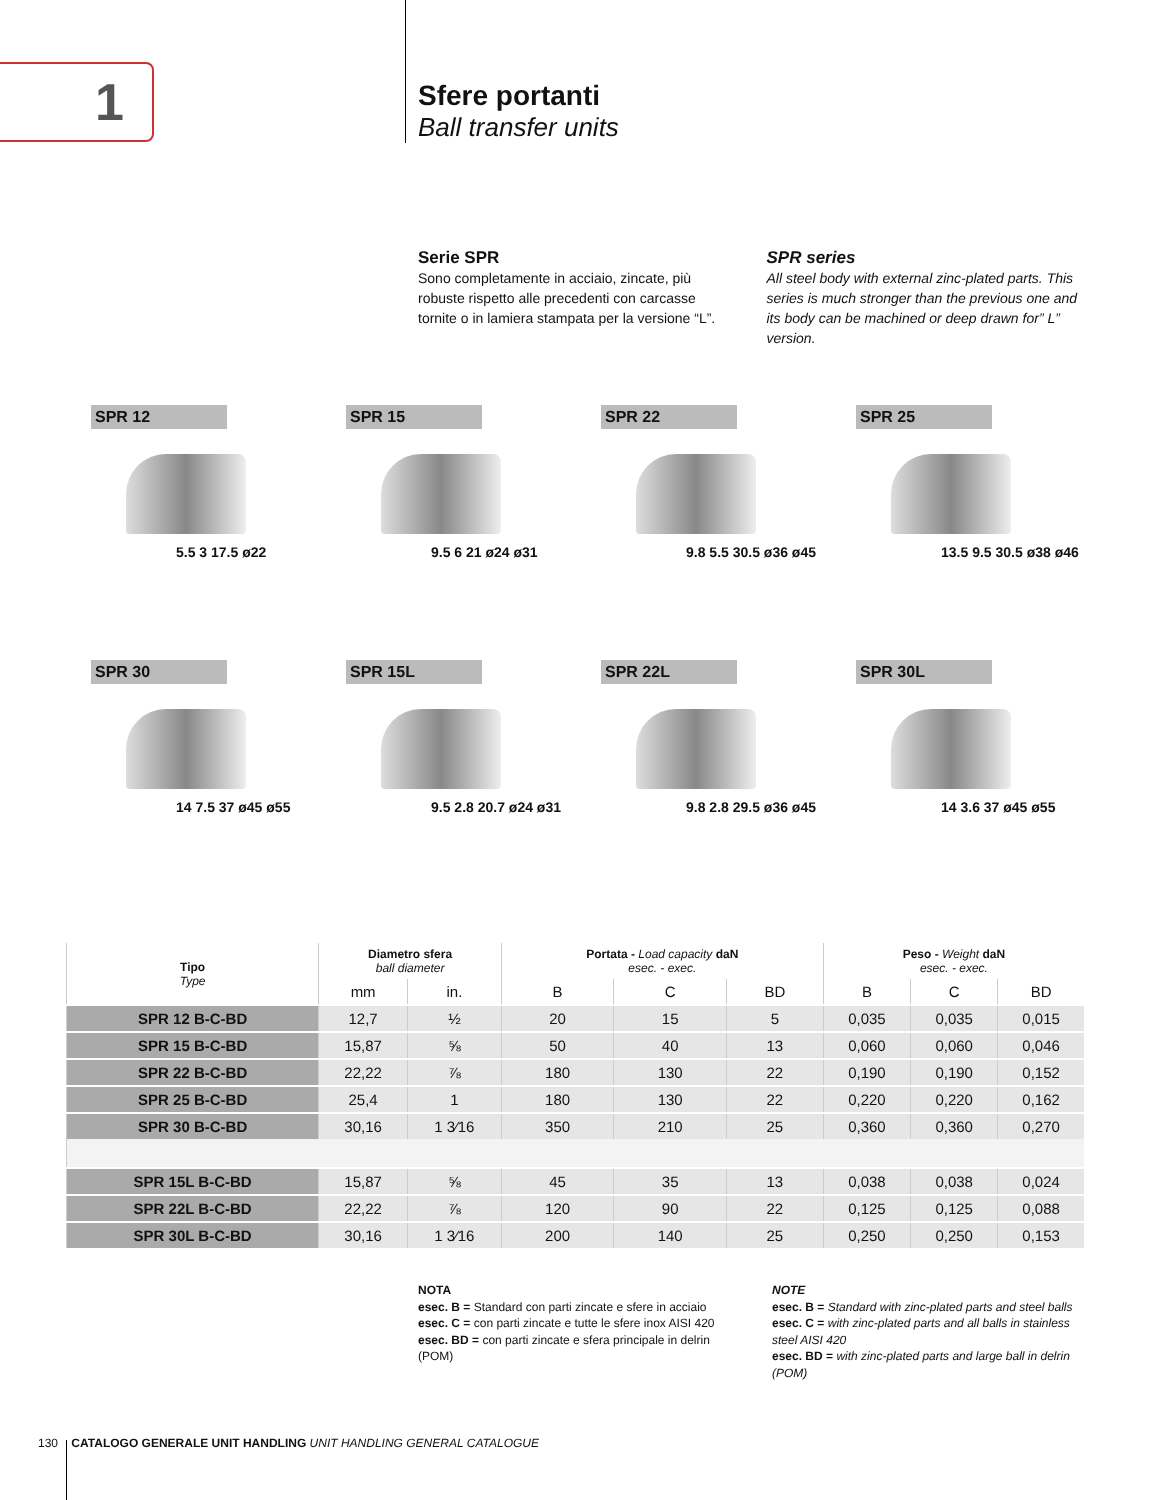1
Sfere portanti
Ball transfer units
Serie SPR
Sono completamente in acciaio, zincate, più robuste rispetto alle precedenti con carcasse tornite o in lamiera stampata per la versione “L”.
SPR series
All steel body with external zinc-plated parts. This series is much stronger than the previous one and its body can be machined or deep drawn for” L” version.
SPR 12
5.5 3 17.5 ø22
SPR 15
9.5 6 21 ø24 ø31
SPR 22
9.8 5.5 30.5 ø36 ø45
SPR 25
13.5 9.5 30.5 ø38 ø46
SPR 30
14 7.5 37 ø45 ø55
SPR 15L
9.5 2.8 20.7 ø24 ø31
SPR 22L
9.8 2.8 29.5 ø36 ø45
SPR 30L
14 3.6 37 ø45 ø55
| Tipo Type | Diametro sfera ball diameter | | Portata - Load capacity daN esec. - exec. | | | Peso - Weight daN esec. - exec. | | |
| --- | --- | --- | --- | --- | --- | --- | --- | --- |
| | mm | in. | B | C | BD | B | C | BD |
| SPR 12 B-C-BD | 12,7 | ½ | 20 | 15 | 5 | 0,035 | 0,035 | 0,015 |
| SPR 15 B-C-BD | 15,87 | ⅝ | 50 | 40 | 13 | 0,060 | 0,060 | 0,046 |
| SPR 22 B-C-BD | 22,22 | ⅞ | 180 | 130 | 22 | 0,190 | 0,190 | 0,152 |
| SPR 25 B-C-BD | 25,4 | 1 | 180 | 130 | 22 | 0,220 | 0,220 | 0,162 |
| SPR 30 B-C-BD | 30,16 | 1 3⁄16 | 350 | 210 | 25 | 0,360 | 0,360 | 0,270 |
| SPR 15L B-C-BD | 15,87 | ⅝ | 45 | 35 | 13 | 0,038 | 0,038 | 0,024 |
| SPR 22L B-C-BD | 22,22 | ⅞ | 120 | 90 | 22 | 0,125 | 0,125 | 0,088 |
| SPR 30L B-C-BD | 30,16 | 1 3⁄16 | 200 | 140 | 25 | 0,250 | 0,250 | 0,153 |
NOTA
esec. B = Standard con parti zincate e sfere in acciaio
esec. C = con parti zincate e tutte le sfere inox AISI 420
esec. BD = con parti zincate e sfera principale in delrin (POM)
NOTE
esec. B = Standard with zinc-plated parts and steel balls
esec. C = with zinc-plated parts and all balls in stainless steel AISI 420
esec. BD = with zinc-plated parts and large ball in delrin (POM)
130 CATALOGO GENERALE UNIT HANDLING UNIT HANDLING GENERAL CATALOGUE